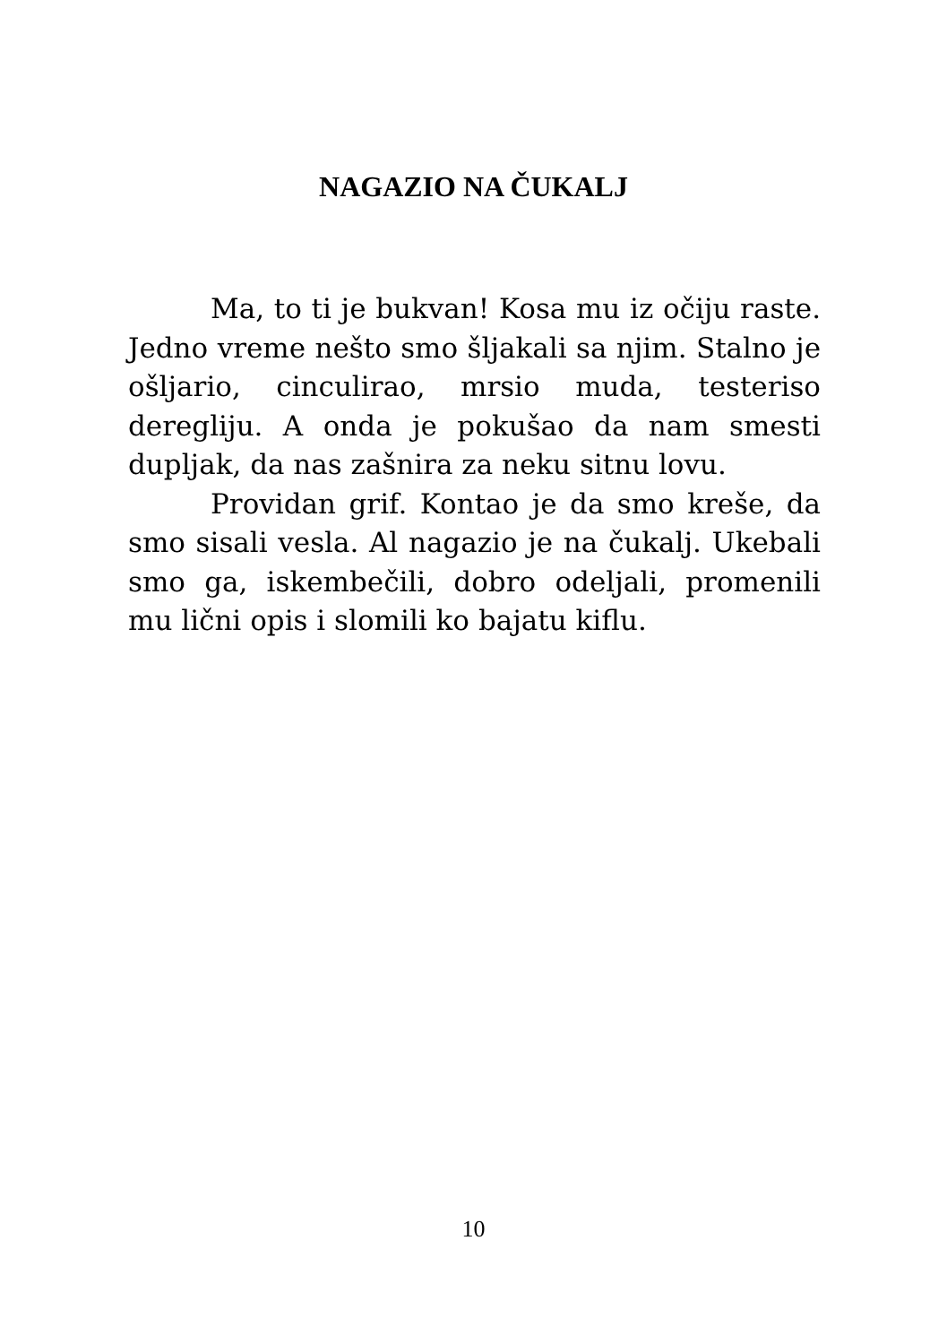NAGAZIO NA ČUKALJ
Ma, to ti je bukvan! Kosa mu iz očiju raste. Jedno vreme nešto smo šljakali sa njim. Stalno je ošljario, cinculirao, mrsio muda, testeriso deregliju. A onda je pokušao da nam smesti dupljak, da nas zašnira za neku sitnu lovu.
Providan grif. Kontao je da smo kreše, da smo sisali vesla. Al nagazio je na čukalj. Ukebali smo ga, iskembečili, dobro odeljali, promenili mu lični opis i slomili ko bajatu kiflu.
10